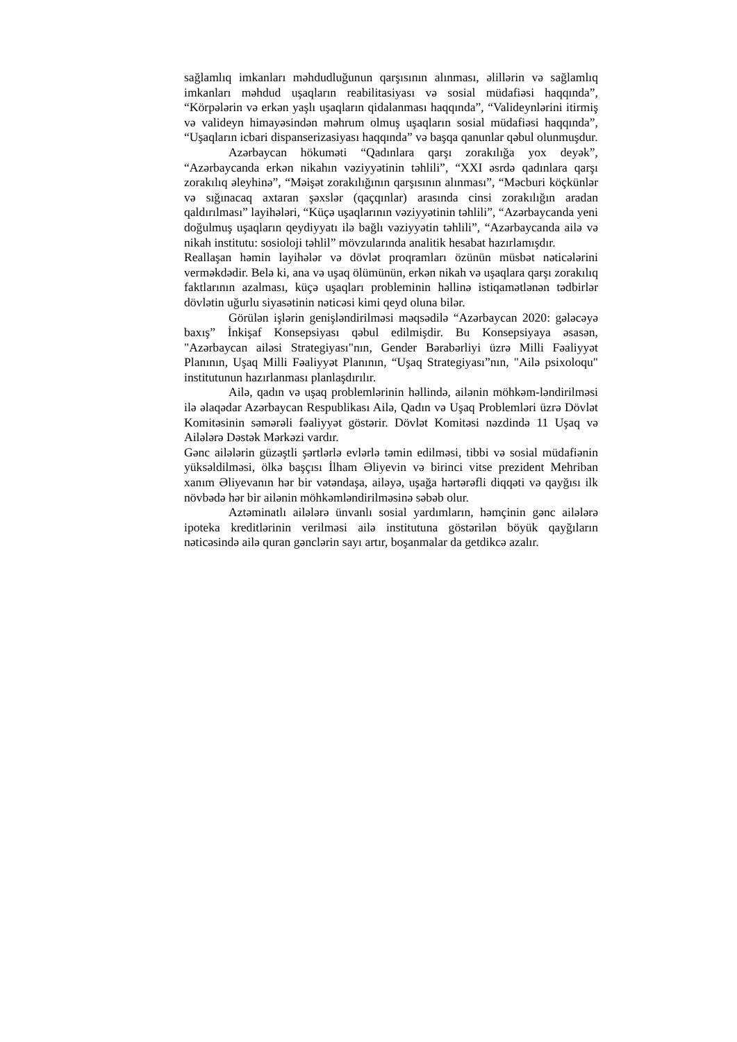sağlamlıq imkanları məhdudluğunun qarşısının alınması, əlillərin və sağlamlıq imkanları məhdud uşaqların reabilitasiyası və sosial müdafiəsi haqqında”, “Körpələrin və erkən yaşlı uşaqların qidalanması haqqında”, “Valideynlərini itirmiş və valideyn himayəsindən məhrum olmuş uşaqların sosial müdafiəsi haqqında”, “Uşaqların icbari dispanserizasiyası haqqında” və başqa qanunlar qəbul olunmuşdur.
Azərbaycan hökuməti “Qadınlara qarşı zorakılığa yox deyək”, “Azərbaycanda erkən nikahın vəziyyətinin təhlili”, “XXI əsrdə qadınlara qarşı zorakılıq əleyhinə”, “Məişət zorakılığının qarşısının alınması”, “Məcburi köçkünlər və sığınacaq axtaran şəxslər (qaçqınlar) arasında cinsi zorakılığın aradan qaldırılması” layihələri, “Küçə uşaqlarının vəziyyətinin təhlili”, “Azərbaycanda yeni doğulmuş uşaqların qeydiyyatı ilə bağlı vəziyyətin təhlili”, “Azərbaycanda ailə və nikah institutu: sosioloji təhlil” mövzularında analitik hesabat hazırlamışdır.
Reallaşan həmin layihələr və dövlət proqramları özünün müsbət nəticələrini verməkdədir. Belə ki, ana və uşaq ölümünün, erkən nikah və uşaqlara qarşı zorakılıq faktlarının azalması, küçə uşaqları probleminin həllinə istiqamətlənən tədbirlər dövlətin uğurlu siyasətinin nəticəsi kimi qeyd oluna bilər.
Görülən işlərin genişləndirilməsi məqsədilə “Azərbaycan 2020: gələcəyə baxış” İnkişaf Konsepsiyası qəbul edilmişdir. Bu Konsepsiyaya əsasən, "Azərbaycan ailəsi Strategiyası"nın, Gender Bərabərliyi üzrə Milli Fəaliyyət Planının, Uşaq Milli Fəaliyyət Planının, “Uşaq Strategiyası”nın, "Ailə psixoloqu" institutunun hazırlanması planlaşdırılır.
Ailə, qadın və uşaq problemlərinin həllində, ailənin möhkəm-ləndirilməsi ilə əlaqədar Azərbaycan Respublikası Ailə, Qadın və Uşaq Problemləri üzrə Dövlət Komitəsinin səmərəli fəaliyyət göstərir. Dövlət Komitəsi nəzdində 11 Uşaq və Ailələrə Dəstək Mərkəzi vardır.
Gənc ailələrin güzəştli şərtlərlə evlərlə təmin edilməsi, tibbi və sosial müdafiənin yüksəldilməsi, ölkə başçısı İlham Əliyevin və birinci vitse prezident Mehriban xanım Əliyevanın hər bir vətəndaşa, ailəyə, uşağa hərtərəfli diqqəti və qayğısı ilk növbədə hər bir ailənin möhkəmləndirilməsinə səbəb olur.
Aztəminatlı ailələrə ünvanlı sosial yardımların, həmçinin gənc ailələrə ipoteka kreditlərinin verilməsi ailə institutuna göstərilən böyük qayğıların nəticəsində ailə quran gənclərin sayı artır, boşanmalar da getdikcə azalır.